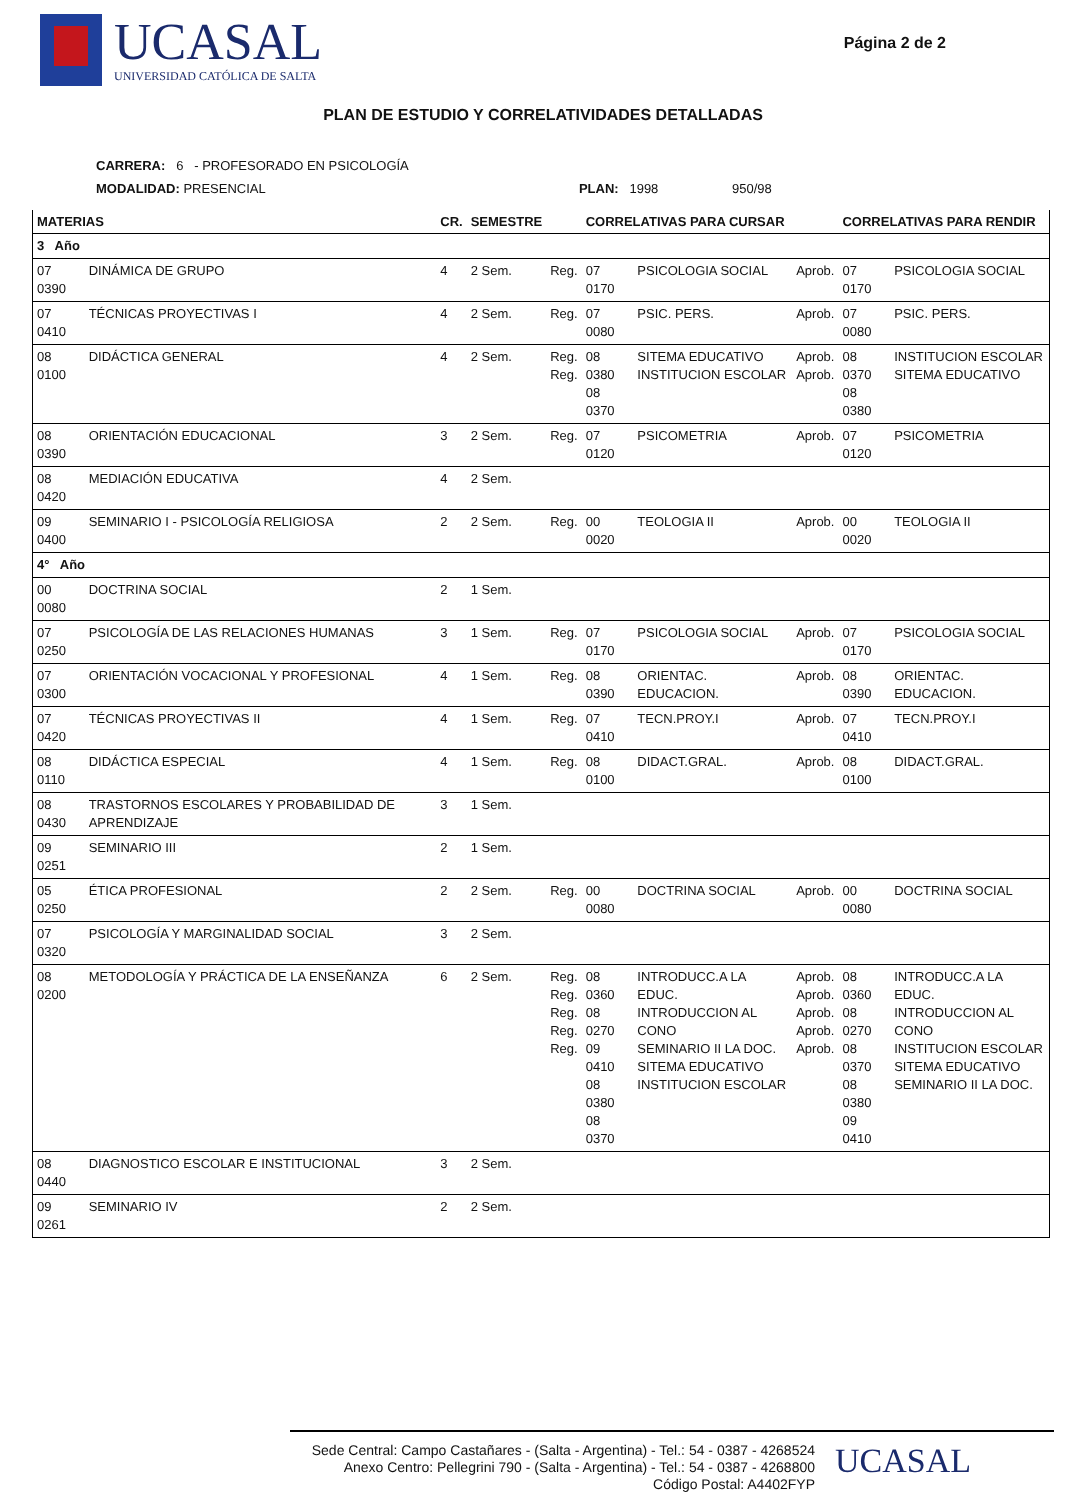UCASAL
UNIVERSIDAD CATÓLICA DE SALTA
Página 2 de 2
PLAN DE ESTUDIO Y CORRELATIVIDADES DETALLADAS
CARRERA: 6 - PROFESORADO EN PSICOLOGÍA
MODALIDAD: PRESENCIAL PLAN: 1998 950/98
| MATERIAS | | CR. | SEMESTRE | | CORRELATIVAS PARA CURSAR | | | CORRELATIVAS PARA RENDIR | |
| --- | --- | --- | --- | --- | --- | --- | --- | --- | --- |
| 3 Año | | | | | | | | | |
| 07 0390 | DINÁMICA DE GRUPO | 4 | 2 Sem. | Reg. | 07 0170 | PSICOLOGIA SOCIAL | Aprob. | 07 0170 | PSICOLOGIA SOCIAL |
| 07 0410 | TÉCNICAS PROYECTIVAS I | 4 | 2 Sem. | Reg. | 07 0080 | PSIC. PERS. | Aprob. | 07 0080 | PSIC. PERS. |
| 08 0100 | DIDÁCTICA GENERAL | 4 | 2 Sem. | Reg. Reg. | 08 0380 08 0370 | SITEMA EDUCATIVO INSTITUCION ESCOLAR | Aprob. Aprob. | 08 0370 08 0380 | INSTITUCION ESCOLAR SITEMA EDUCATIVO |
| 08 0390 | ORIENTACIÓN EDUCACIONAL | 3 | 2 Sem. | Reg. | 07 0120 | PSICOMETRIA | Aprob. | 07 0120 | PSICOMETRIA |
| 08 0420 | MEDIACIÓN EDUCATIVA | 4 | 2 Sem. | | | | | | |
| 09 0400 | SEMINARIO I - PSICOLOGÍA RELIGIOSA | 2 | 2 Sem. | Reg. | 00 0020 | TEOLOGIA II | Aprob. | 00 0020 | TEOLOGIA II |
| 4° Año | | | | | | | | | |
| 00 0080 | DOCTRINA SOCIAL | 2 | 1 Sem. | | | | | | |
| 07 0250 | PSICOLOGÍA DE LAS RELACIONES HUMANAS | 3 | 1 Sem. | Reg. | 07 0170 | PSICOLOGIA SOCIAL | Aprob. | 07 0170 | PSICOLOGIA SOCIAL |
| 07 0300 | ORIENTACIÓN VOCACIONAL Y PROFESIONAL | 4 | 1 Sem. | Reg. | 08 0390 | ORIENTAC. EDUCACION. | Aprob. | 08 0390 | ORIENTAC. EDUCACION. |
| 07 0420 | TÉCNICAS PROYECTIVAS II | 4 | 1 Sem. | Reg. | 07 0410 | TECN.PROY.I | Aprob. | 07 0410 | TECN.PROY.I |
| 08 0110 | DIDÁCTICA ESPECIAL | 4 | 1 Sem. | Reg. | 08 0100 | DIDACT.GRAL. | Aprob. | 08 0100 | DIDACT.GRAL. |
| 08 0430 | TRASTORNOS ESCOLARES Y PROBABILIDAD DE APRENDIZAJE | 3 | 1 Sem. | | | | | | |
| 09 0251 | SEMINARIO III | 2 | 1 Sem. | | | | | | |
| 05 0250 | ÉTICA PROFESIONAL | 2 | 2 Sem. | Reg. | 00 0080 | DOCTRINA SOCIAL | Aprob. | 00 0080 | DOCTRINA SOCIAL |
| 07 0320 | PSICOLOGÍA Y MARGINALIDAD SOCIAL | 3 | 2 Sem. | | | | | | |
| 08 0200 | METODOLOGÍA Y PRÁCTICA DE LA ENSEÑANZA | 6 | 2 Sem. | Reg. Reg. Reg. Reg. Reg. | 08 0360 08 0270 09 0410 08 0380 08 0370 | INTRODUCC.A LA EDUC. INTRODUCCION AL CONO SEMINARIO II LA DOC. SITEMA EDUCATIVO INSTITUCION ESCOLAR | Aprob. Aprob. Aprob. Aprob. Aprob. | 08 0360 08 0270 08 0370 08 0380 09 0410 | INTRODUCC.A LA EDUC. INTRODUCCION AL CONO INSTITUCION ESCOLAR SITEMA EDUCATIVO SEMINARIO II LA DOC. |
| 08 0440 | DIAGNOSTICO ESCOLAR E INSTITUCIONAL | 3 | 2 Sem. | | | | | | |
| 09 0261 | SEMINARIO IV | 2 | 2 Sem. | | | | | | |
Sede Central: Campo Castañares - (Salta - Argentina) - Tel.: 54 - 0387 - 4268524
Anexo Centro: Pellegrini 790 - (Salta - Argentina) - Tel.: 54 - 0387 - 4268800
Código Postal: A4402FYP
UCASAL